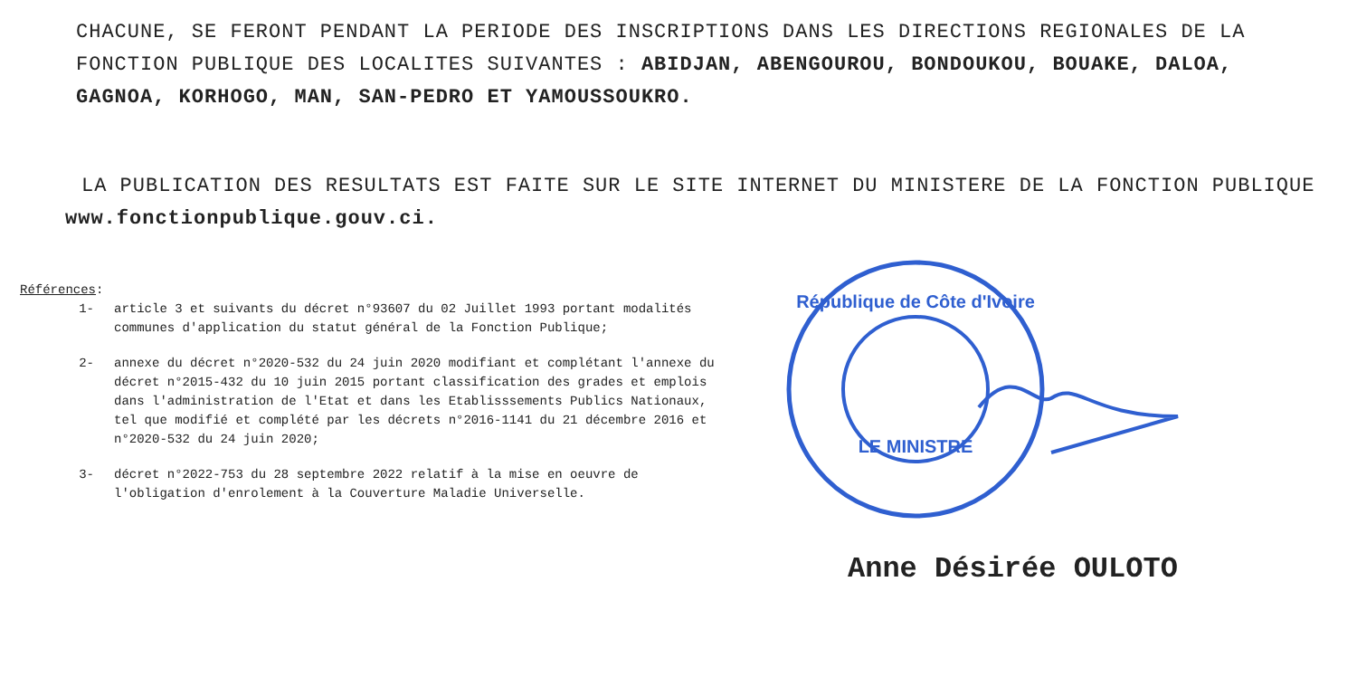CHACUNE, SE FERONT PENDANT LA PERIODE DES INSCRIPTIONS DANS LES DIRECTIONS REGIONALES DE LA FONCTION PUBLIQUE DES LOCALITES SUIVANTES : ABIDJAN, ABENGOUROU, BONDOUKOU, BOUAKE, DALOA, GAGNOA, KORHOGO, MAN, SAN-PEDRO ET YAMOUSSOUKRO.
LA PUBLICATION DES RESULTATS EST FAITE SUR LE SITE INTERNET DU MINISTERE DE LA FONCTION PUBLIQUE www.fonctionpublique.gouv.ci.
Références:
1- article 3 et suivants du décret n°93607 du 02 Juillet 1993 portant modalités communes d'application du statut général de la Fonction Publique;
2- annexe du décret n°2020-532 du 24 juin 2020 modifiant et complétant l'annexe du décret n°2015-432 du 10 juin 2015 portant classification des grades et emplois dans l'administration de l'Etat et dans les Etablisssements Publics Nationaux, tel que modifié et complété par les décrets n°2016-1141 du 21 décembre 2016 et n°2020-532 du 24 juin 2020;
3- décret n°2022-753 du 28 septembre 2022 relatif à la mise en oeuvre de l'obligation d'enrolement à la Couverture Maladie Universelle.
République de Côte d'Ivoire
LE MINISTRE
Anne Désirée OULOTO